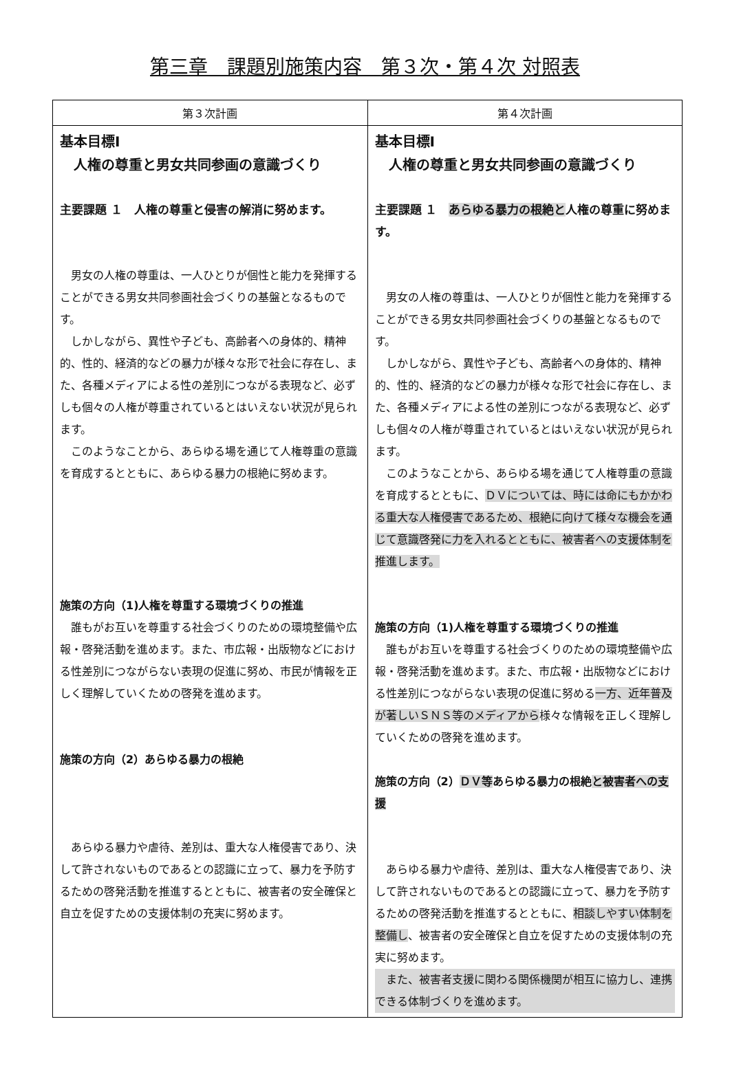第三章　課題別施策内容　第３次・第４次 対照表
| 第３次計画 | 第４次計画 |
| --- | --- |
| 基本目標Ⅰ 人権の尊重と男女共同参画の意識づくり 主要課題 １ 人権の尊重と侵害の解消に努めます。 男女の人権の尊重は、一人ひとりが個性と能力を発揮することができる男女共同参画社会づくりの基盤となるものです。 しかしながら、異性や子ども、高齢者への身体的、精神的、性的、経済的などの暴力が様々な形で社会に存在し、また、各種メディアによる性の差別につながる表現など、必ずしも個々の人権が尊重されているとはいえない状況が見られます。 このようなことから、あらゆる場を通じて人権尊重の意識を育成するとともに、あらゆる暴力の根絶に努めます。 施策の方向（1)人権を尊重する環境づくりの推進 誰もがお互いを尊重する社会づくりのための環境整備や広報・啓発活動を進めます。また、市広報・出版物などにおける性差別につながらない表現の促進に努め、市民が情報を正しく理解していくための啓発を進めます。 施策の方向（2）あらゆる暴力の根絶 あらゆる暴力や虐待、差別は、重大な人権侵害であり、決して許されないものであるとの認識に立って、暴力を予防するための啓発活動を推進するとともに、被害者の安全確保と自立を促すための支援体制の充実に努めます。 | 基本目標Ⅰ 人権の尊重と男女共同参画の意識づくり 主要課題 １ あらゆる暴力の根絶と 人権の尊重に努めます。 男女の人権の尊重は、一人ひとりが個性と能力を発揮することができる男女共同参画社会づくりの基盤となるものです。 しかしながら、異性や子ども、高齢者への身体的、精神的、性的、経済的などの暴力が様々な形で社会に存在し、また、各種メディアによる性の差別につながる表現など、必ずしも個々の人権が尊重されているとはいえない状況が見られます。 このようなことから、あらゆる場を通じて人権尊重の意識を育成するとともに、 ＤＶについては、時には命にもかかわる重大な人権侵害であるため、根絶に向けて様々な機会を通じて意識啓発に力を入れるとともに、被害者への支援体制を推進します。 施策の方向（1)人権を尊重する環境づくりの推進 誰もがお互いを尊重する社会づくりのための環境整備や広報・啓発活動を進めます。また、市広報・出版物などにおける性差別につながらない表現の促進に努める 一方、近年普及が著しいＳＮＳ等のメディアから 様々な情報を正しく理解していくための啓発を進めます。 施策の方向（2） ＤＶ等 あらゆる暴力の根絶 と被害者への支援 あらゆる暴力や虐待、差別は、重大な人権侵害であり、決して許されないものであるとの認識に立って、暴力を予防するための啓発活動を推進するとともに、 相談しやすい体制を整備し 、被害者の安全確保と自立を促すための支援体制の充実に努めます。 また、被害者支援に関わる関係機関が相互に協力し、連携できる体制づくりを進めます。 |